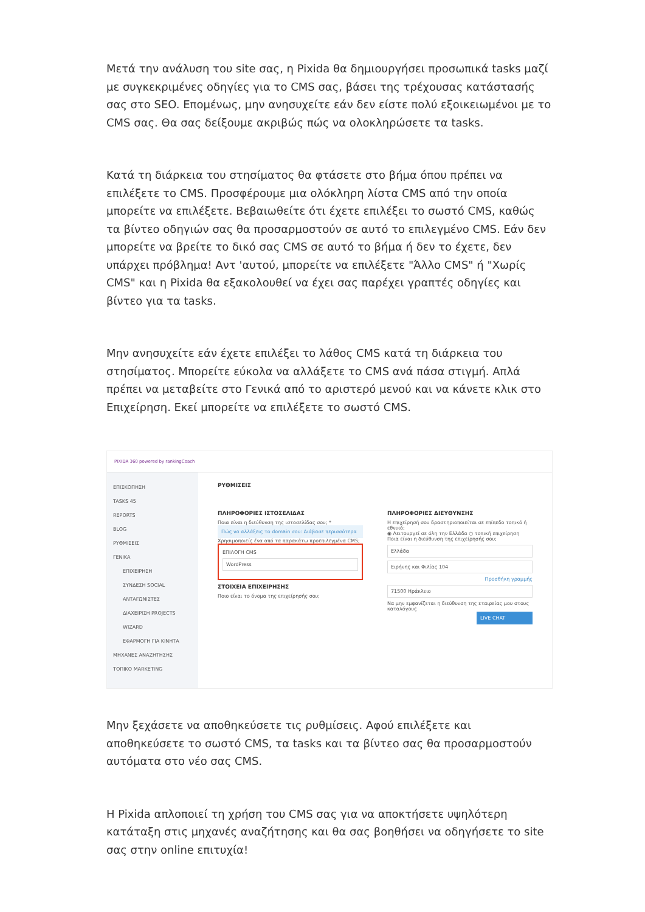Μετά την ανάλυση του site σας, η Pixida θα δημιουργήσει προσωπικά tasks μαζί με συγκεκριμένες οδηγίες για το CMS σας, βάσει της τρέχουσας κατάστασής σας στο SEO. Επομένως, μην ανησυχείτε εάν δεν είστε πολύ εξοικειωμένοι με το CMS σας. Θα σας δείξουμε ακριβώς πώς να ολοκληρώσετε τα tasks.
Κατά τη διάρκεια του στησίματος θα φτάσετε στο βήμα όπου πρέπει να επιλέξετε το CMS. Προσφέρουμε μια ολόκληρη λίστα CMS από την οποία μπορείτε να επιλέξετε. Βεβαιωθείτε ότι έχετε επιλέξει το σωστό CMS, καθώς τα βίντεο οδηγιών σας θα προσαρμοστούν σε αυτό το επιλεγμένο CMS. Εάν δεν μπορείτε να βρείτε το δικό σας CMS σε αυτό το βήμα ή δεν το έχετε, δεν υπάρχει πρόβλημα! Αντ 'αυτού, μπορείτε να επιλέξετε "Άλλο CMS" ή "Χωρίς CMS" και η Pixida θα εξακολουθεί να έχει σας παρέχει γραπτές οδηγίες και βίντεο για τα tasks.
Μην ανησυχείτε εάν έχετε επιλέξει το λάθος CMS κατά τη διάρκεια του στησίματος. Μπορείτε εύκολα να αλλάξετε το CMS ανά πάσα στιγμή. Απλά πρέπει να μεταβείτε στο Γενικά από το αριστερό μενού και να κάνετε κλικ στο Επιχείρηση. Εκεί μπορείτε να επιλέξετε το σωστό CMS.
PIXIDA 360 powered by rankingCoach
ΕΠΙΣΚΟΠΗΣΗ
TASKS 45
REPORTS
BLOG
ΡΥΘΜΙΣΕΙΣ
ΓΕΝΙΚΑ
ΕΠΙΧΕΙΡΗΣΗ
ΣΥΝΔΕΣΗ SOCIAL
ΑΝΤΑΓΩΝΙΣΤΕΣ
ΔΙΑΧΕΙΡΙΣΗ PROJECTS
WIZARD
ΕΦΑΡΜΟΓΗ ΓΙΑ ΚΙΝΗΤΑ
ΜΗΧΑΝΕΣ ΑΝΑΖΗΤΗΣΗΣ
ΤΟΠΙΚΟ MARKETING
ΡΥΘΜΙΣΕΙΣ
ΠΛΗΡΟΦΟΡΙΕΣ ΙΣΤΟΣΕΛΙΔΑΣ
Ποια είναι η διεύθυνση της ιστοσελίδας σου; *
Πώς να αλλάξεις το domain σου: Διάβασε περισσότερα
Χρησιμοποιείς ένα από τα παρακάτω προεπιλεγμένα CMS;
ΕΠΙΛΟΓΗ CMS
WordPress
ΣΤΟΙΧΕΙΑ ΕΠΙΧΕΙΡΗΣΗΣ
Ποιο είναι το όνομα της επιχείρησής σου;
ΠΛΗΡΟΦΟΡΙΕΣ ΔΙΕΥΘΥΝΣΗΣ
Η επιχείρησή σου δραστηριοποιείται σε επίπεδο τοπικό ή εθνικό;
◉ Λειτουργεί σε όλη την Ελλάδα ○ τοπική επιχείρηση
Ποια είναι η διεύθυνση της επιχείρησής σου;
Ελλάδα
Ειρήνης και Φιλίας 104
Προσθήκη γραμμής
71500 Ηράκλειο
Να μην εμφανίζεται η διεύθυνση της εταιρείας μου στους καταλόγους
LIVE CHAT
Μην ξεχάσετε να αποθηκεύσετε τις ρυθμίσεις. Αφού επιλέξετε και αποθηκεύσετε το σωστό CMS, τα tasks και τα βίντεο σας θα προσαρμοστούν αυτόματα στο νέο σας CMS.
Η Pixida απλοποιεί τη χρήση του CMS σας για να αποκτήσετε υψηλότερη κατάταξη στις μηχανές αναζήτησης και θα σας βοηθήσει να οδηγήσετε το site σας στην online επιτυχία!